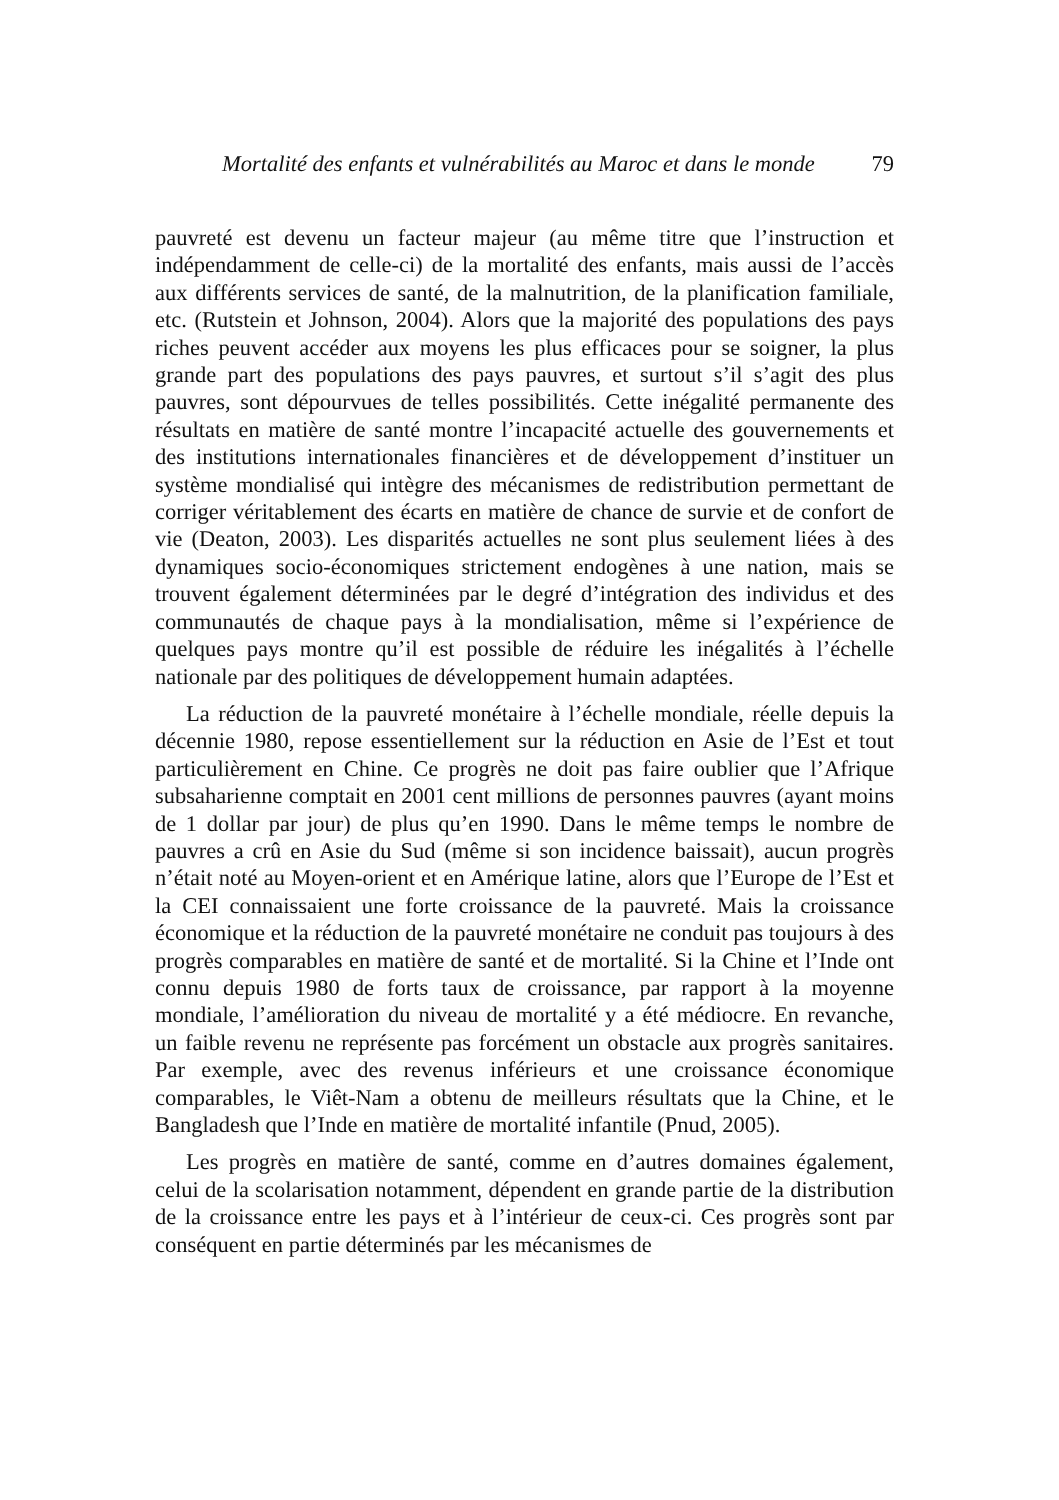Mortalité des enfants et vulnérabilités au Maroc et dans le monde 79
pauvreté est devenu un facteur majeur (au même titre que l’instruction et indépendamment de celle-ci) de la mortalité des enfants, mais aussi de l’accès aux différents services de santé, de la malnutrition, de la planification familiale, etc. (Rutstein et Johnson, 2004). Alors que la majorité des populations des pays riches peuvent accéder aux moyens les plus efficaces pour se soigner, la plus grande part des populations des pays pauvres, et surtout s’il s’agit des plus pauvres, sont dépourvues de telles possibilités. Cette inégalité permanente des résultats en matière de santé montre l’incapacité actuelle des gouvernements et des institutions internationales financières et de développement d’instituer un système mondialisé qui intègre des mécanismes de redistribution permettant de corriger véritablement des écarts en matière de chance de survie et de confort de vie (Deaton, 2003). Les disparités actuelles ne sont plus seulement liées à des dynamiques socio-économiques strictement endogènes à une nation, mais se trouvent également déterminées par le degré d’intégration des individus et des communautés de chaque pays à la mondialisation, même si l’expérience de quelques pays montre qu’il est possible de réduire les inégalités à l’échelle nationale par des politiques de développement humain adaptées.
La réduction de la pauvreté monétaire à l’échelle mondiale, réelle depuis la décennie 1980, repose essentiellement sur la réduction en Asie de l’Est et tout particulièrement en Chine. Ce progrès ne doit pas faire oublier que l’Afrique subsaharienne comptait en 2001 cent millions de personnes pauvres (ayant moins de 1 dollar par jour) de plus qu’en 1990. Dans le même temps le nombre de pauvres a crû en Asie du Sud (même si son incidence baissait), aucun progrès n’était noté au Moyen-orient et en Amérique latine, alors que l’Europe de l’Est et la CEI connaissaient une forte croissance de la pauvreté. Mais la croissance économique et la réduction de la pauvreté monétaire ne conduit pas toujours à des progrès comparables en matière de santé et de mortalité. Si la Chine et l’Inde ont connu depuis 1980 de forts taux de croissance, par rapport à la moyenne mondiale, l’amélioration du niveau de mortalité y a été médiocre. En revanche, un faible revenu ne représente pas forcément un obstacle aux progrès sanitaires. Par exemple, avec des revenus inférieurs et une croissance économique comparables, le Viêt-Nam a obtenu de meilleurs résultats que la Chine, et le Bangladesh que l’Inde en matière de mortalité infantile (Pnud, 2005).
Les progrès en matière de santé, comme en d’autres domaines également, celui de la scolarisation notamment, dépendent en grande partie de la distribution de la croissance entre les pays et à l’intérieur de ceux-ci. Ces progrès sont par conséquent en partie déterminés par les mécanismes de